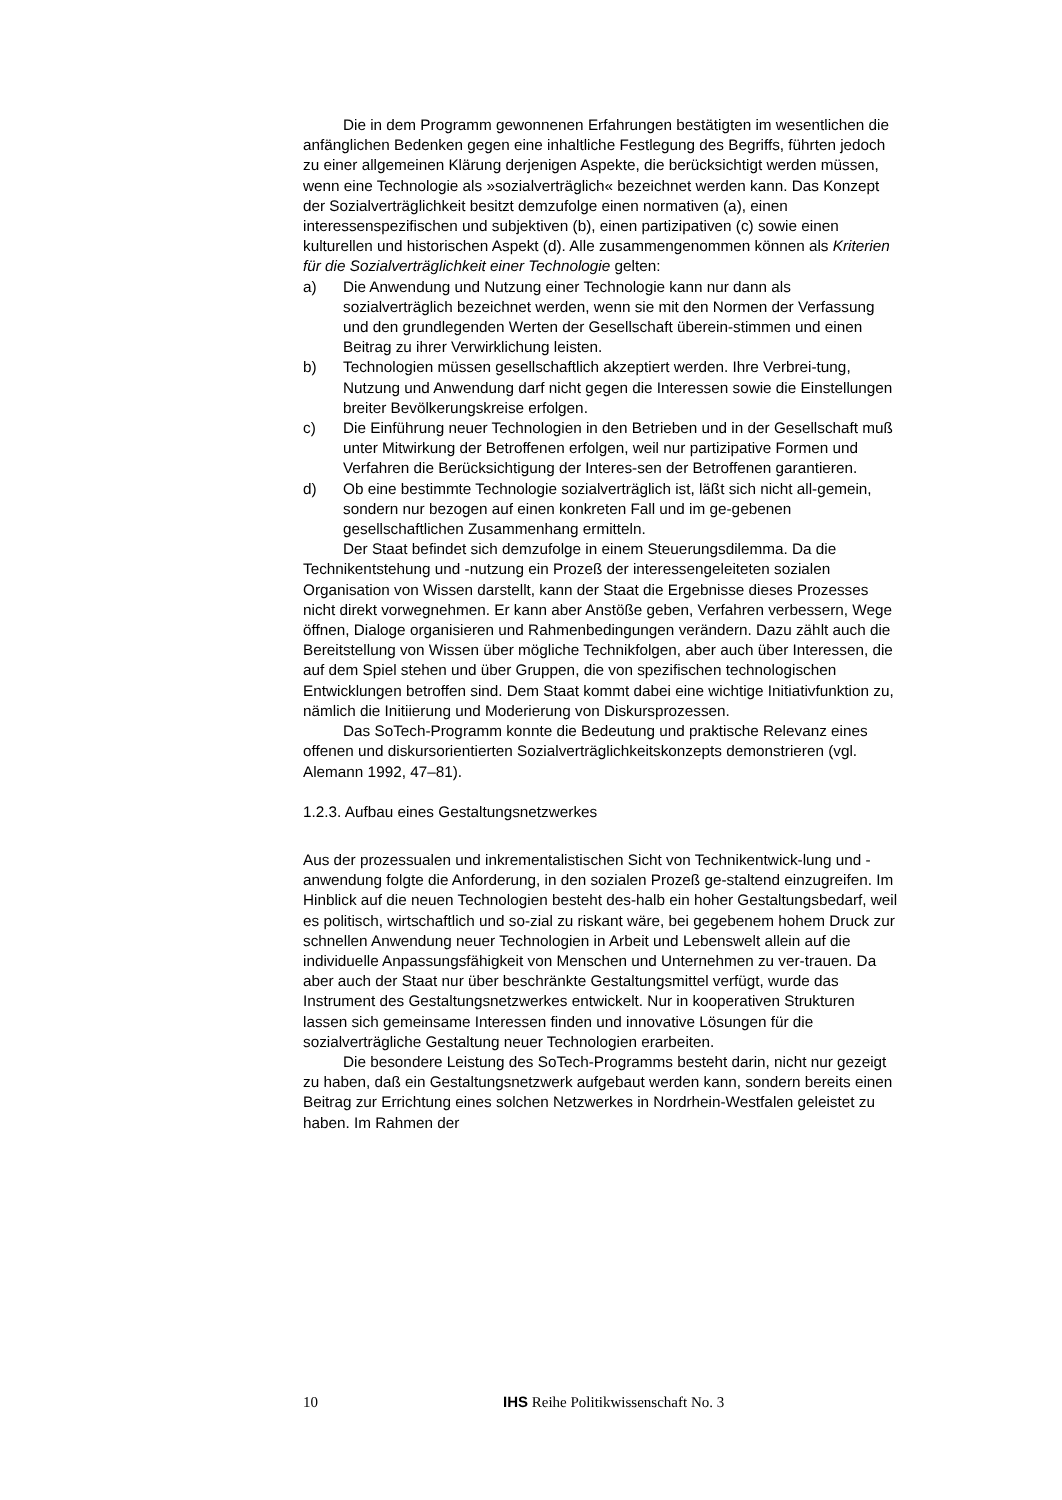Die in dem Programm gewonnenen Erfahrungen bestätigten im wesentlichen die anfänglichen Bedenken gegen eine inhaltliche Festlegung des Begriffs, führten jedoch zu einer allgemeinen Klärung derjenigen Aspekte, die berücksichtigt werden müssen, wenn eine Technologie als »sozialverträglich« bezeichnet werden kann. Das Konzept der Sozialverträglichkeit besitzt demzufolge einen normativen (a), einen interessenspezifischen und subjektiven (b), einen partizipativen (c) sowie einen kulturellen und historischen Aspekt (d). Alle zusammengenommen können als Kriterien für die Sozialverträglichkeit einer Technologie gelten:
a) Die Anwendung und Nutzung einer Technologie kann nur dann als sozialverträglich bezeichnet werden, wenn sie mit den Normen der Verfassung und den grundlegenden Werten der Gesellschaft überein-stimmen und einen Beitrag zu ihrer Verwirklichung leisten.
b) Technologien müssen gesellschaftlich akzeptiert werden. Ihre Verbrei-tung, Nutzung und Anwendung darf nicht gegen die Interessen sowie die Einstellungen breiter Bevölkerungskreise erfolgen.
c) Die Einführung neuer Technologien in den Betrieben und in der Gesellschaft muß unter Mitwirkung der Betroffenen erfolgen, weil nur partizipative Formen und Verfahren die Berücksichtigung der Interes-sen der Betroffenen garantieren.
d) Ob eine bestimmte Technologie sozialverträglich ist, läßt sich nicht all-gemein, sondern nur bezogen auf einen konkreten Fall und im ge-gebenen gesellschaftlichen Zusammenhang ermitteln.
Der Staat befindet sich demzufolge in einem Steuerungsdilemma. Da die Technikentstehung und -nutzung ein Prozeß der interessengeleiteten sozialen Organisation von Wissen darstellt, kann der Staat die Ergebnisse dieses Prozesses nicht direkt vorwegnehmen. Er kann aber Anstöße geben, Verfahren verbessern, Wege öffnen, Dialoge organisieren und Rahmenbedingungen verändern. Dazu zählt auch die Bereitstellung von Wissen über mögliche Technikfolgen, aber auch über Interessen, die auf dem Spiel stehen und über Gruppen, die von spezifischen technologischen Entwicklungen betroffen sind. Dem Staat kommt dabei eine wichtige Initiativfunktion zu, nämlich die Initiierung und Moderierung von Diskursprozessen.
Das SoTech-Programm konnte die Bedeutung und praktische Relevanz eines offenen und diskursorientierten Sozialverträglichkeitskonzepts demonstrieren (vgl. Alemann 1992, 47–81).
1.2.3. Aufbau eines Gestaltungsnetzwerkes
Aus der prozessualen und inkrementalistischen Sicht von Technikentwick-lung und -anwendung folgte die Anforderung, in den sozialen Prozeß ge-staltend einzugreifen. Im Hinblick auf die neuen Technologien besteht des-halb ein hoher Gestaltungsbedarf, weil es politisch, wirtschaftlich und so-zial zu riskant wäre, bei gegebenem hohem Druck zur schnellen Anwendung neuer Technologien in Arbeit und Lebenswelt allein auf die individuelle Anpassungsfähigkeit von Menschen und Unternehmen zu ver-trauen. Da aber auch der Staat nur über beschränkte Gestaltungsmittel verfügt, wurde das Instrument des Gestaltungsnetzwerkes entwickelt. Nur in kooperativen Strukturen lassen sich gemeinsame Interessen finden und innovative Lösungen für die sozialverträgliche Gestaltung neuer Technologien erarbeiten.
Die besondere Leistung des SoTech-Programms besteht darin, nicht nur gezeigt zu haben, daß ein Gestaltungsnetzwerk aufgebaut werden kann, sondern bereits einen Beitrag zur Errichtung eines solchen Netzwerkes in Nordrhein-Westfalen geleistet zu haben. Im Rahmen der
10 IHS Reihe Politikwissenschaft No. 3